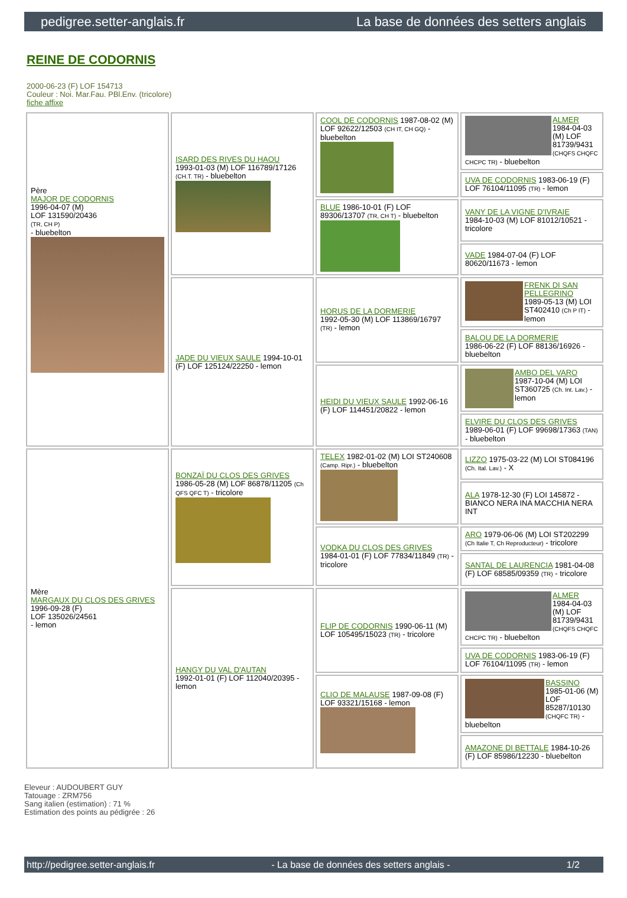pedigree.setter-anglais.fr La base de données des setters anglais
REINE DE CODORNIS
2000-06-23 (F) LOF 154713
Couleur : Noi. Mar.Fau. PBl.Env. (tricolore)
fiche affixe
| Père MAJOR DE CODORNIS 1996-04-07 (M) LOF 131590/20436 (TR, CH P) - bluebelton | ISARD DES RIVES DU HAOU 1993-01-03 (M) LOF 116789/17126 (CH.T. TR) - bluebelton | COOL DE CODORNIS 1987-08-02 (M) LOF 92622/12503 (CH IT, CH GQ) - bluebelton | ALMER 1984-04-03 (M) LOF 81739/9431 (CHQFS CHQFC CHCPC TR) - bluebelton |
| | | | UVA DE CODORNIS 1983-06-19 (F) LOF 76104/11095 (TR) - lemon |
| | | BLUE 1986-10-01 (F) LOF 89306/13707 (TR, CH T) - bluebelton | VANY DE LA VIGNE D'IVRAIE 1984-10-03 (M) LOF 81012/10521 - tricolore |
| | | | VADE 1984-07-04 (F) LOF 80620/11673 - lemon |
| | JADE DU VIEUX SAULE 1994-10-01 (F) LOF 125124/22250 - lemon | HORUS DE LA DORMERIE 1992-05-30 (M) LOF 113869/16797 (TR) - lemon | FRENK DI SAN PELLEGRINO 1989-05-13 (M) LOI ST402410 (Ch P IT) - lemon |
| | | | BALOU DE LA DORMERIE 1986-06-22 (F) LOF 88136/16926 - bluebelton |
| | | HEIDI DU VIEUX SAULE 1992-06-16 (F) LOF 114451/20822 - lemon | AMBO DEL VARO 1987-10-04 (M) LOI ST360725 (Ch. Int. Lav.) - lemon |
| | | | ELVIRE DU CLOS DES GRIVES 1989-06-01 (F) LOF 99698/17363 (TAN) - bluebelton |
| Mère MARGAUX DU CLOS DES GRIVES 1996-09-28 (F) LOF 135026/24561 - lemon | BONZAÏ DU CLOS DES GRIVES 1986-05-28 (M) LOF 86878/11205 (Ch QFS QFC T) - tricolore | TELEX 1982-01-02 (M) LOI ST240608 (Camp. Ripr.) - bluebelton | LIZZO 1975-03-22 (M) LOI ST084196 (Ch. Ital. Lav.) - X |
| | | | ALA 1978-12-30 (F) LOI 145872 - BIANCO NERA INA MACCHIA NERA INT |
| | | VODKA DU CLOS DES GRIVES 1984-01-01 (F) LOF 77834/11849 (TR) - tricolore | ARO 1979-06-06 (M) LOI ST202299 (Ch Italie T, Ch Reproducteur) - tricolore |
| | | | SANTAL DE LAURENCIA 1981-04-08 (F) LOF 68585/09359 (TR) - tricolore |
| | HANGY DU VAL D'AUTAN 1992-01-01 (F) LOF 112040/20395 - lemon | FLIP DE CODORNIS 1990-06-11 (M) LOF 105495/15023 (TR) - tricolore | ALMER 1984-04-03 (M) LOF 81739/9431 (CHQFS CHQFC CHCPC TR) - bluebelton |
| | | | UVA DE CODORNIS 1983-06-19 (F) LOF 76104/11095 (TR) - lemon |
| | | CLIO DE MALAUSE 1987-09-08 (F) LOF 93321/15168 - lemon | BASSINO 1985-01-06 (M) LOF 85287/10130 (CHQFC TR) - bluebelton |
| | | | AMAZONE DI BETTALE 1984-10-26 (F) LOF 85986/12230 - bluebelton |
Eleveur : AUDOUBERT GUY
Tatouage : ZRM756
Sang italien (estimation) : 71 %
Estimation des points au pédigrée : 26
http://pedigree.setter-anglais.fr - La base de données des setters anglais - 1/2